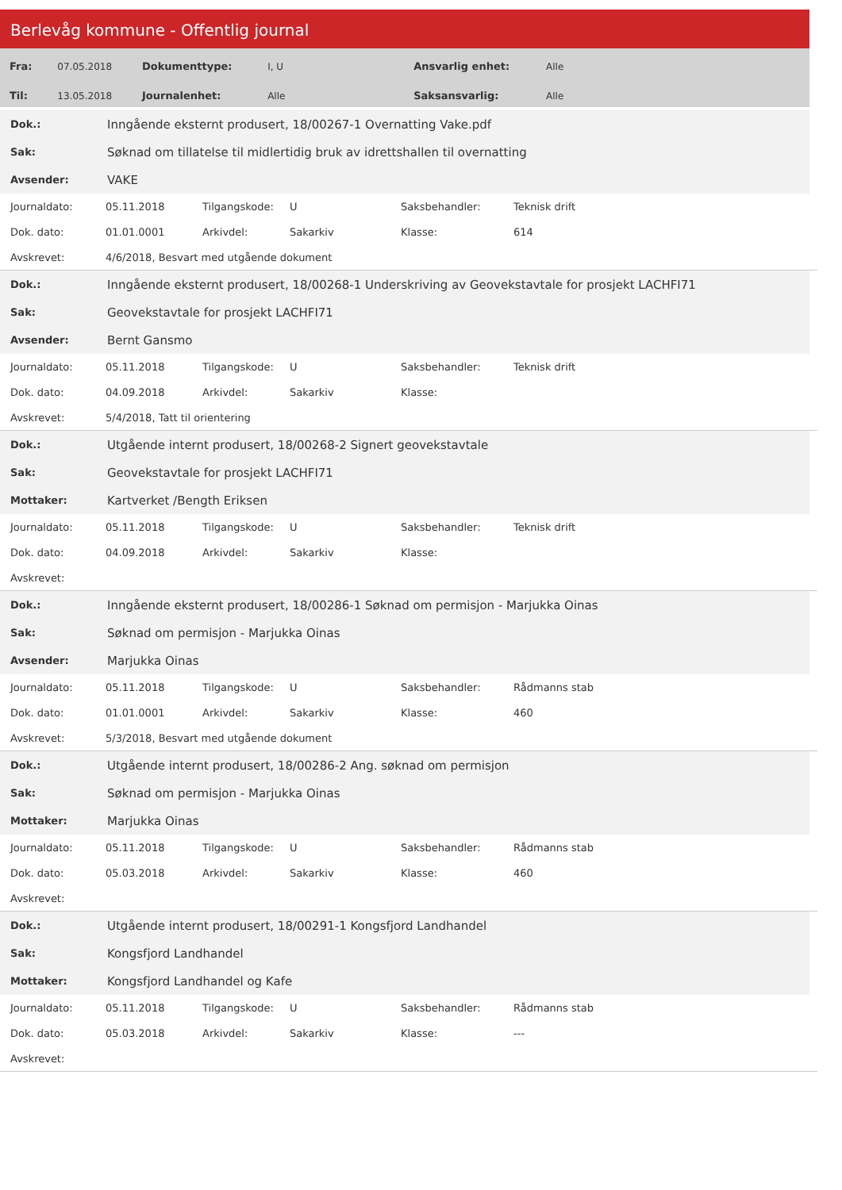Berlevåg kommune - Offentlig journal
| Fra: | 07.05.2018 | Dokumenttype: | I, U | Ansvarlig enhet: | Alle |
| Til: | 13.05.2018 | Journalenhet: | Alle | Saksansvarlig: | Alle |
| Dok.: | Inngående eksternt produsert, 18/00267-1 Overnatting Vake.pdf |
| Sak: | Søknad om tillatelse til midlertidig bruk av idrettshallen til overnatting |
| Avsender: | VAKE |
| Journaldato: | 05.11.2018 | Tilgangskode: | U | Saksbehandler: | Teknisk drift |
| Dok. dato: | 01.01.0001 | Arkivdel: | Sakarkiv | Klasse: | 614 |
| Avskrevet: | 4/6/2018, Besvart med utgående dokument | | | | |
| Dok.: | Inngående eksternt produsert, 18/00268-1 Underskriving av Geovekstavtale for prosjekt LACHFI71 |
| Sak: | Geovekstavtale for prosjekt LACHFI71 |
| Avsender: | Bernt Gansmo |
| Journaldato: | 05.11.2018 | Tilgangskode: | U | Saksbehandler: | Teknisk drift |
| Dok. dato: | 04.09.2018 | Arkivdel: | Sakarkiv | Klasse: | |
| Avskrevet: | 5/4/2018, Tatt til orientering | | | | |
| Dok.: | Utgående internt produsert, 18/00268-2 Signert geovekstavtale |
| Sak: | Geovekstavtale for prosjekt LACHFI71 |
| Mottaker: | Kartverket /Bength Eriksen |
| Journaldato: | 05.11.2018 | Tilgangskode: | U | Saksbehandler: | Teknisk drift |
| Dok. dato: | 04.09.2018 | Arkivdel: | Sakarkiv | Klasse: | |
| Avskrevet: | | | | | |
| Dok.: | Inngående eksternt produsert, 18/00286-1 Søknad om permisjon - Marjukka Oinas |
| Sak: | Søknad om permisjon - Marjukka Oinas |
| Avsender: | Marjukka Oinas |
| Journaldato: | 05.11.2018 | Tilgangskode: | U | Saksbehandler: | Rådmanns stab |
| Dok. dato: | 01.01.0001 | Arkivdel: | Sakarkiv | Klasse: | 460 |
| Avskrevet: | 5/3/2018, Besvart med utgående dokument | | | | |
| Dok.: | Utgående internt produsert, 18/00286-2 Ang. søknad om permisjon |
| Sak: | Søknad om permisjon - Marjukka Oinas |
| Mottaker: | Marjukka Oinas |
| Journaldato: | 05.11.2018 | Tilgangskode: | U | Saksbehandler: | Rådmanns stab |
| Dok. dato: | 05.03.2018 | Arkivdel: | Sakarkiv | Klasse: | 460 |
| Avskrevet: | | | | | |
| Dok.: | Utgående internt produsert, 18/00291-1 Kongsfjord Landhandel |
| Sak: | Kongsfjord Landhandel |
| Mottaker: | Kongsfjord Landhandel og Kafe |
| Journaldato: | 05.11.2018 | Tilgangskode: | U | Saksbehandler: | Rådmanns stab |
| Dok. dato: | 05.03.2018 | Arkivdel: | Sakarkiv | Klasse: | --- |
| Avskrevet: | | | | | |